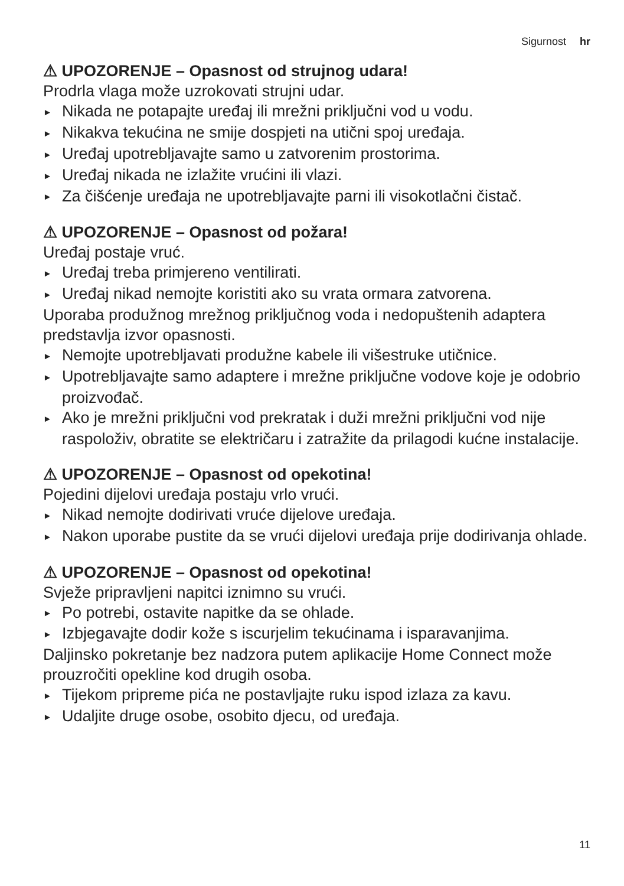Sigurnost hr
⚠ UPOZORENJE – Opasnost od strujnog udara!
Prodrla vlaga može uzrokovati strujni udar.
► Nikada ne potapajte uređaj ili mrežni priključni vod u vodu.
► Nikakva tekućina ne smije dospjeti na utični spoj uređaja.
► Uređaj upotrebljavajte samo u zatvorenim prostorima.
► Uređaj nikada ne izlažite vrućini ili vlazi.
► Za čišćenje uređaja ne upotrebljavajte parni ili visokotlačni čistač.
⚠ UPOZORENJE – Opasnost od požara!
Uređaj postaje vruć.
► Uređaj treba primjereno ventilirati.
► Uređaj nikad nemojte koristiti ako su vrata ormara zatvorena.
Uporaba produžnog mrežnog priključnog voda i nedopuštenih adaptera predstavlja izvor opasnosti.
► Nemojte upotrebljavati produžne kabele ili višestruke utičnice.
► Upotrebljavajte samo adaptere i mrežne priključne vodove koje je odobrio proizvođač.
► Ako je mrežni priključni vod prekratak i duži mrežni priključni vod nije raspoloživ, obratite se električaru i zatražite da prilagodi kućne instalacije.
⚠ UPOZORENJE – Opasnost od opekotina!
Pojedini dijelovi uređaja postaju vrlo vrući.
► Nikad nemojte dodirivati vruće dijelove uređaja.
► Nakon uporabe pustite da se vrući dijelovi uređaja prije dodirivanja ohlade.
⚠ UPOZORENJE – Opasnost od opekotina!
Svježe pripravljeni napitci iznimno su vrući.
► Po potrebi, ostavite napitke da se ohlade.
► Izbjegavajte dodir kože s iscurjelim tekućinama i isparavanjima.
Daljinsko pokretanje bez nadzora putem aplikacije Home Connect može prouzročiti opekline kod drugih osoba.
► Tijekom pripreme pića ne postavljajte ruku ispod izlaza za kavu.
► Udaljite druge osobe, osobito djecu, od uređaja.
11